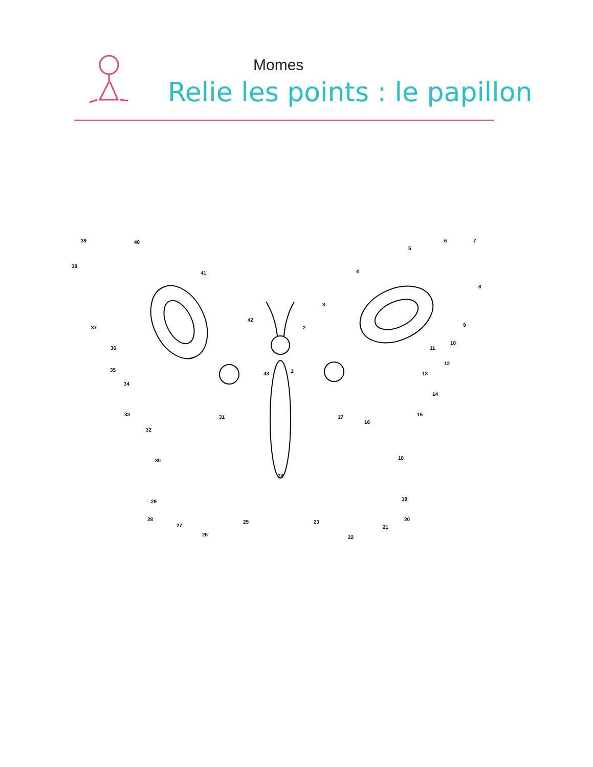Momes
Relie les points : le papillon
39 40
38
41 4
5
6 7
8
3
42
2 9 37
10
11 36
12
35
43 1 13
34
14
33 15 31 17
16
32
18 30
24
29 19
28
27
25 23
21
20
26 22